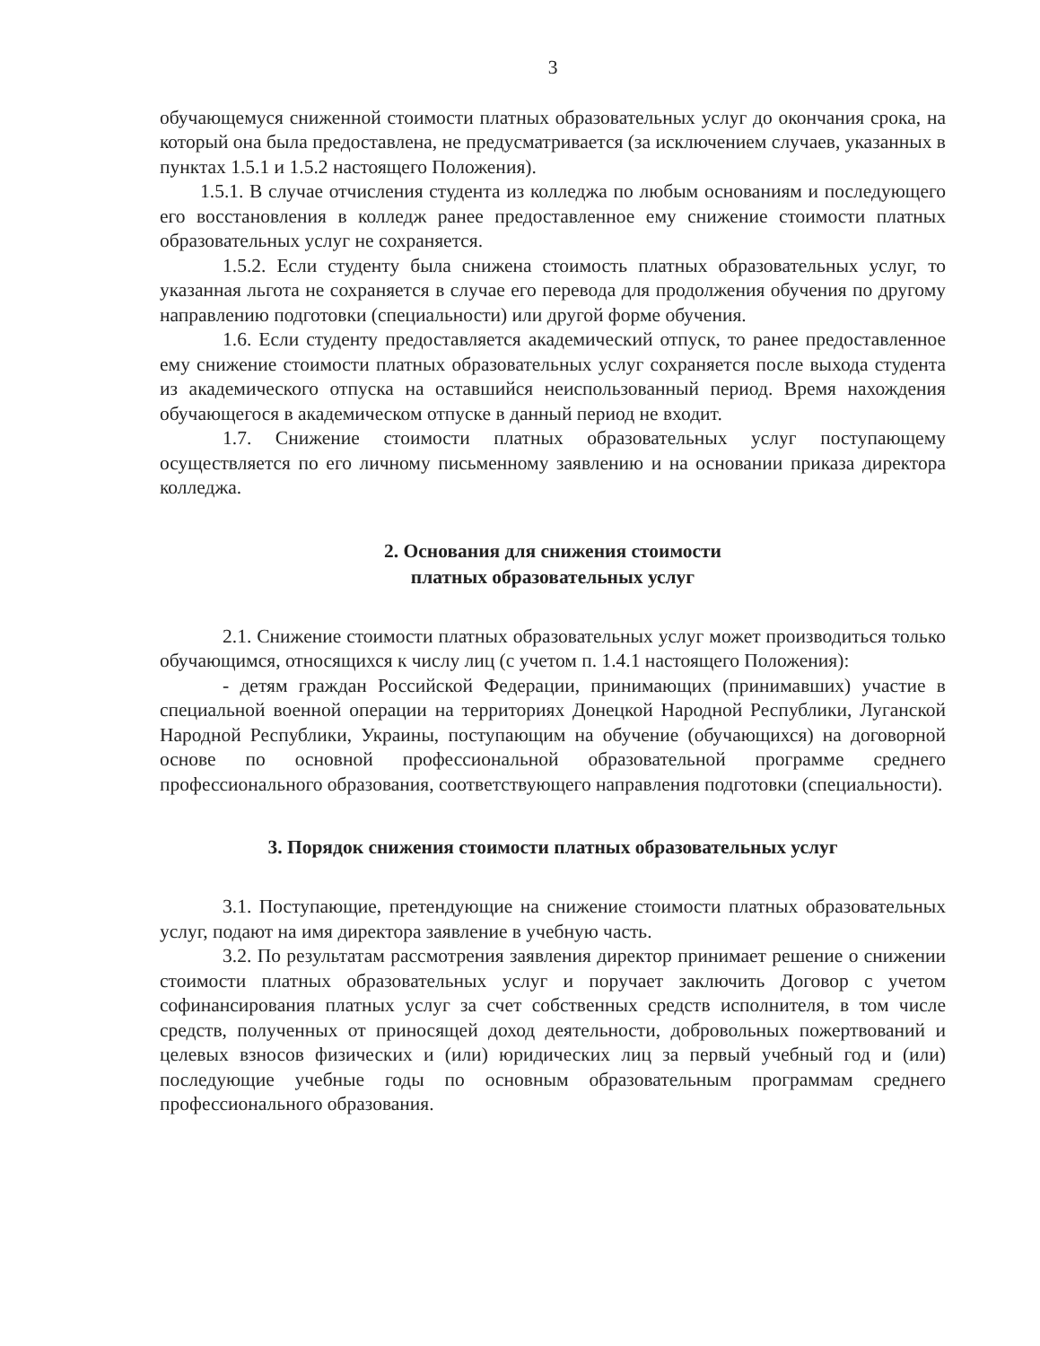3
обучающемуся сниженной стоимости платных образовательных услуг до окончания срока, на который она была предоставлена, не предусматривается (за исключением случаев, указанных в пунктах 1.5.1 и 1.5.2 настоящего Положения).
1.5.1. В случае отчисления студента из колледжа по любым основаниям и последующего его восстановления в колледж ранее предоставленное ему снижение стоимости платных образовательных услуг не сохраняется.
1.5.2. Если студенту была снижена стоимость платных образовательных услуг, то указанная льгота не сохраняется в случае его перевода для продолжения обучения по другому направлению подготовки (специальности) или другой форме обучения.
1.6. Если студенту предоставляется академический отпуск, то ранее предоставленное ему снижение стоимости платных образовательных услуг сохраняется после выхода студента из академического отпуска на оставшийся неиспользованный период. Время нахождения обучающегося в академическом отпуске в данный период не входит.
1.7. Снижение стоимости платных образовательных услуг поступающему осуществляется по его личному письменному заявлению и на основании приказа директора колледжа.
2. Основания для снижения стоимости
платных образовательных услуг
2.1. Снижение стоимости платных образовательных услуг может производиться только обучающимся, относящихся к числу лиц (с учетом п. 1.4.1 настоящего Положения):
- детям граждан Российской Федерации, принимающих (принимавших) участие в специальной военной операции на территориях Донецкой Народной Республики, Луганской Народной Республики, Украины, поступающим на обучение (обучающихся) на договорной основе по основной профессиональной образовательной программе среднего профессионального образования, соответствующего направления подготовки (специальности).
3. Порядок снижения стоимости платных образовательных услуг
3.1. Поступающие, претендующие на снижение стоимости платных образовательных услуг, подают на имя директора заявление в учебную часть.
3.2. По результатам рассмотрения заявления директор принимает решение о снижении стоимости платных образовательных услуг и поручает заключить Договор с учетом софинансирования платных услуг за счет собственных средств исполнителя, в том числе средств, полученных от приносящей доход деятельности, добровольных пожертвований и целевых взносов физических и (или) юридических лиц за первый учебный год и (или) последующие учебные годы по основным образовательным программам среднего профессионального образования.